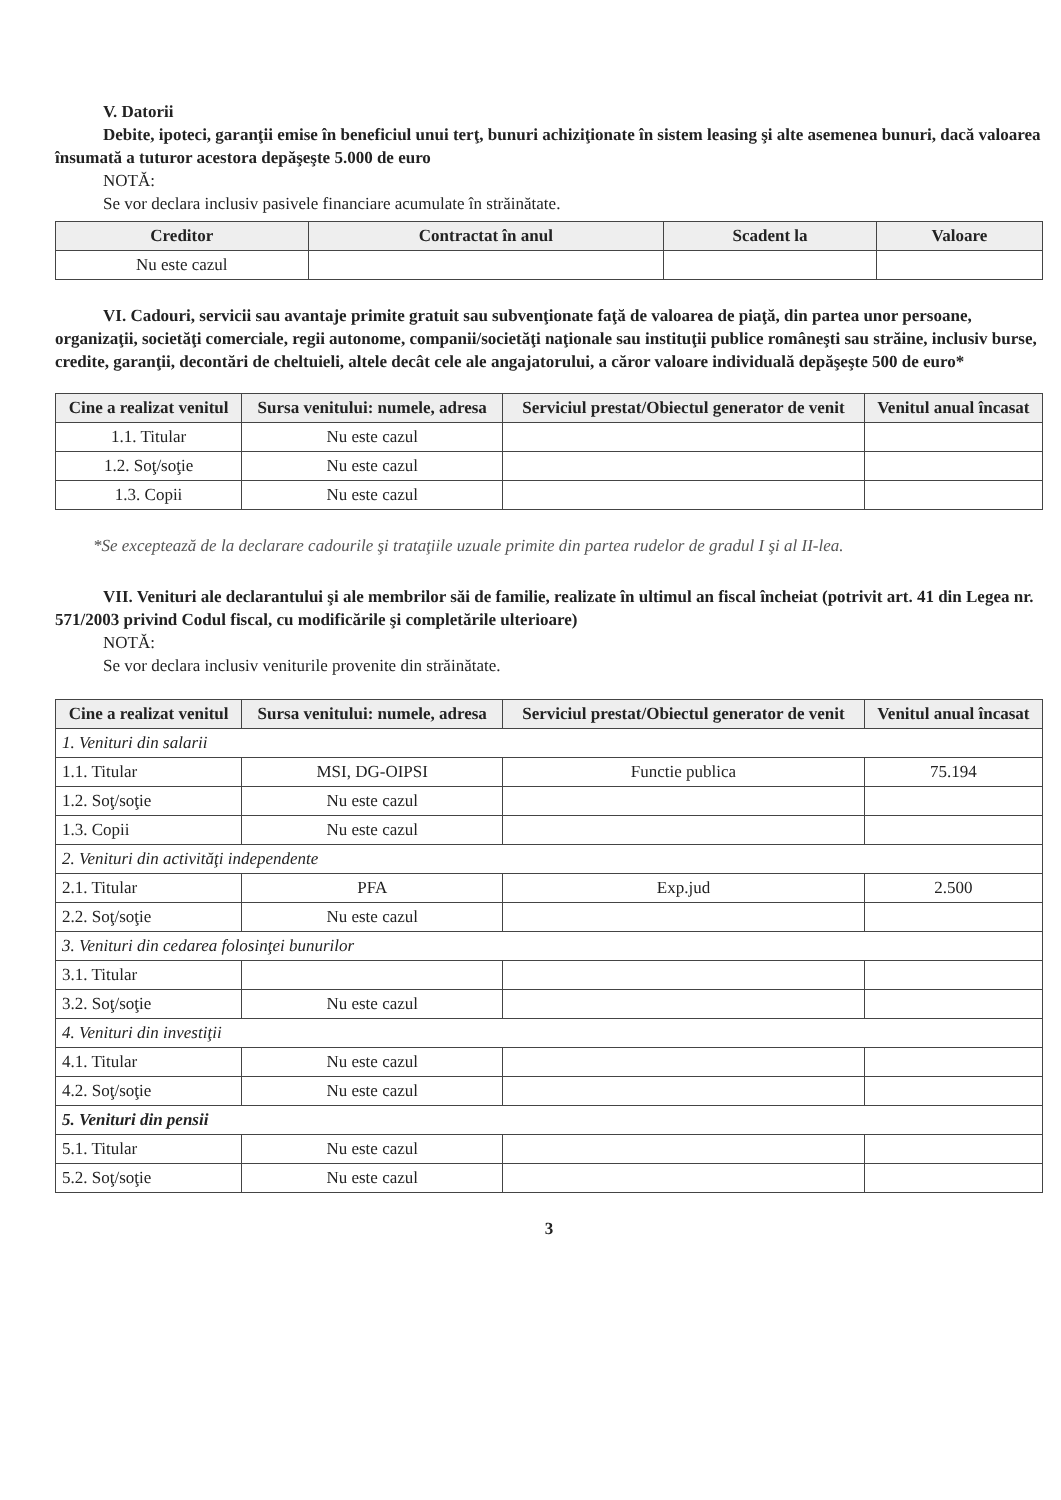V. Datorii
Debite, ipoteci, garanţii emise în beneficiul unui terţ, bunuri achiziţionate în sistem leasing şi alte asemenea bunuri, dacă valoarea însumată a tuturor acestora depăşeşte 5.000 de euro
NOTĂ:
Se vor declara inclusiv pasivele financiare acumulate în străinătate.
| Creditor | Contractat în anul | Scadent la | Valoare |
| --- | --- | --- | --- |
| Nu este cazul | | | |
VI. Cadouri, servicii sau avantaje primite gratuit sau subvenţionate faţă de valoarea de piaţă, din partea unor persoane, organizaţii, societăţi comerciale, regii autonome, companii/societăţi naţionale sau instituţii publice româneşti sau străine, inclusiv burse, credite, garanţii, decontări de cheltuieli, altele decât cele ale angajatorului, a căror valoare individuală depăşeşte 500 de euro*
| Cine a realizat venitul | Sursa venitului: numele, adresa | Serviciul prestat/Obiectul generator de venit | Venitul anual încasat |
| --- | --- | --- | --- |
| 1.1. Titular | Nu este cazul | | |
| 1.2. Soţ/soţie | Nu este cazul | | |
| 1.3. Copii | Nu este cazul | | |
*Se exceptează de la declarare cadourile şi trataţiile uzuale primite din partea rudelor de gradul I şi al II-lea.
VII. Venituri ale declarantului şi ale membrilor săi de familie, realizate în ultimul an fiscal încheiat (potrivit art. 41 din Legea nr. 571/2003 privind Codul fiscal, cu modificările şi completările ulterioare)
NOTĂ:
Se vor declara inclusiv veniturile provenite din străinătate.
| Cine a realizat venitul | Sursa venitului: numele, adresa | Serviciul prestat/Obiectul generator de venit | Venitul anual încasat |
| --- | --- | --- | --- |
| 1. Venituri din salarii | | | |
| 1.1. Titular | MSI, DG-OIPSI | Functie publica | 75.194 |
| 1.2. Soţ/soţie | Nu este cazul | | |
| 1.3. Copii | Nu este cazul | | |
| 2. Venituri din activităţi independente | | | |
| 2.1. Titular | PFA | Exp.jud | 2.500 |
| 2.2. Soţ/soţie | Nu este cazul | | |
| 3. Venituri din cedarea folosinţei bunurilor | | | |
| 3.1. Titular | | | |
| 3.2. Soţ/soţie | Nu este cazul | | |
| 4. Venituri din investiţii | | | |
| 4.1. Titular | Nu este cazul | | |
| 4.2. Soţ/soţie | Nu este cazul | | |
| 5. Venituri din pensii | | | |
| 5.1. Titular | Nu este cazul | | |
| 5.2. Soţ/soţie | Nu este cazul | | |
3